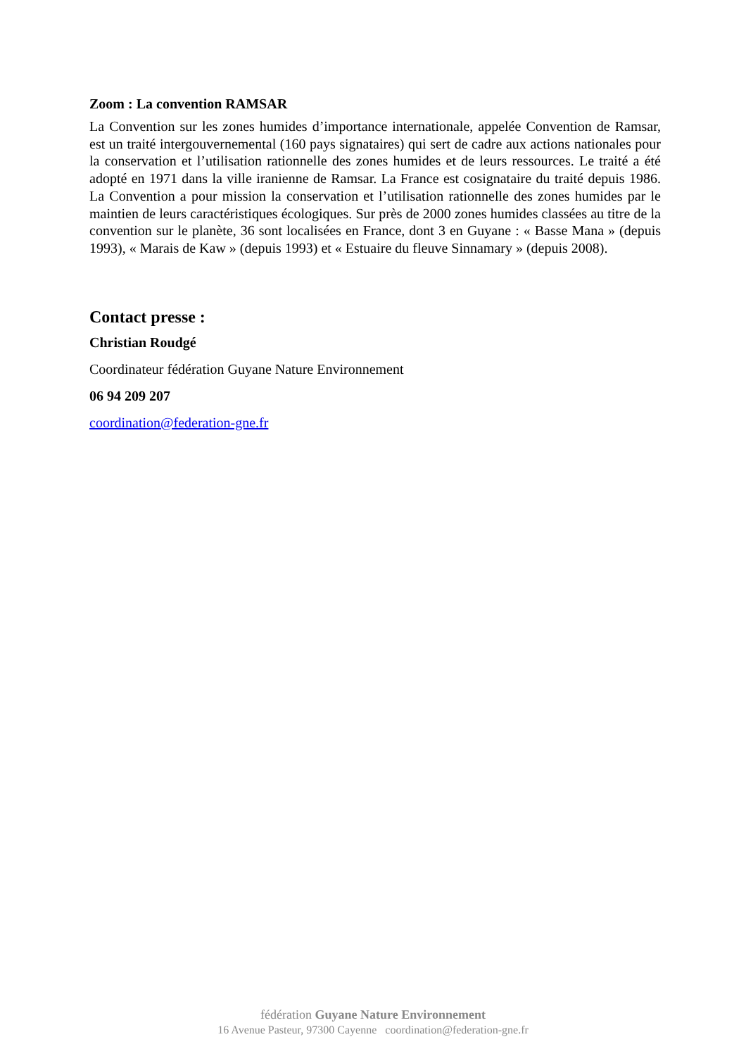Zoom : La convention RAMSAR
La Convention sur les zones humides d’importance internationale, appelée Convention de Ramsar, est un traité intergouvernemental (160 pays signataires) qui sert de cadre aux actions nationales pour la conservation et l’utilisation rationnelle des zones humides et de leurs ressources. Le traité a été adopté en 1971 dans la ville iranienne de Ramsar. La France est cosignataire du traité depuis 1986. La Convention a pour mission la conservation et l’utilisation rationnelle des zones humides par le maintien de leurs caractéristiques écologiques. Sur près de 2000 zones humides classées au titre de la convention sur le planète, 36 sont localisées en France, dont 3 en Guyane : « Basse Mana » (depuis 1993), « Marais de Kaw » (depuis 1993) et « Estuaire du fleuve Sinnamary » (depuis 2008).
Contact presse :
Christian Roudgé
Coordinateur fédération Guyane Nature Environnement
06 94 209 207
coordination@federation-gne.fr
fédération Guyane Nature Environnement
16 Avenue Pasteur, 97300 Cayenne coordination@federation-gne.fr